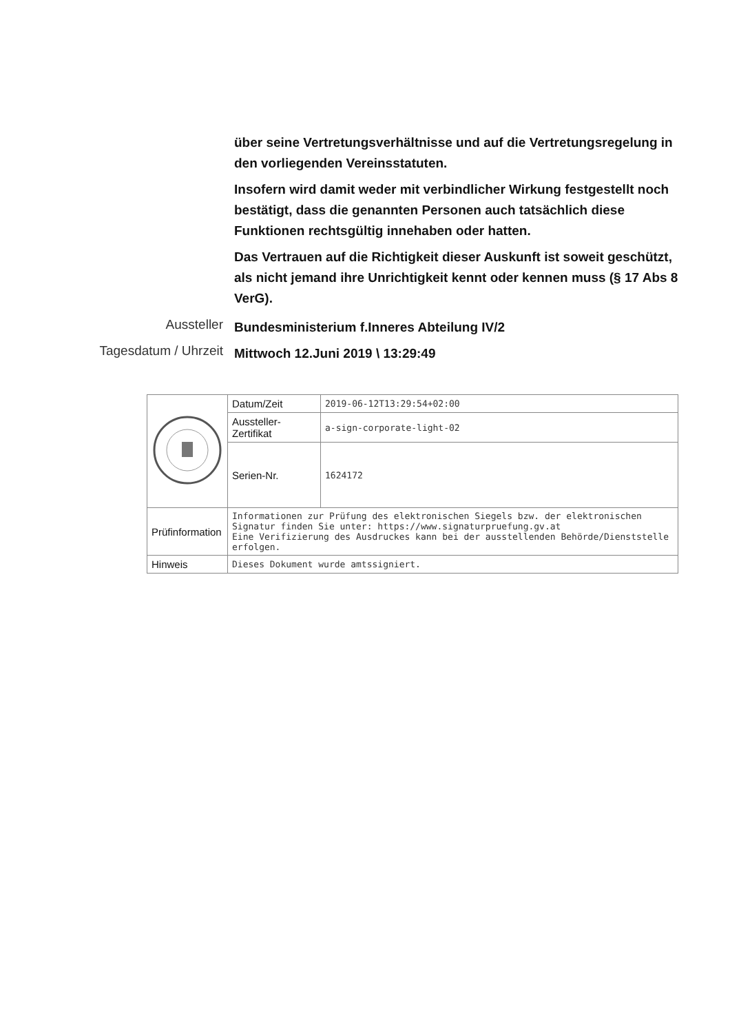über seine Vertretungsverhältnisse und auf die Vertretungsregelung in den vorliegenden Vereinsstatuten.
Insofern wird damit weder mit verbindlicher Wirkung festgestellt noch bestätigt, dass die genannten Personen auch tatsächlich diese Funktionen rechtsgültig innehaben oder hatten.
Das Vertrauen auf die Richtigkeit dieser Auskunft ist soweit geschützt, als nicht jemand ihre Unrichtigkeit kennt oder kennen muss (§ 17 Abs 8 VerG).
Aussteller
Bundesministerium f.Inneres Abteilung IV/2
Tagesdatum / Uhrzeit
Mittwoch 12.Juni 2019 \ 13:29:49
| | Datum/Zeit | 2019-06-12T13:29:54+02:00 |
| | Aussteller-Zertifikat | a-sign-corporate-light-02 |
| | Serien-Nr. | 1624172 |
| Prüfinformation | Informationen zur Prüfung des elektronischen Siegels bzw. der elektronischen Signatur finden Sie unter: https://www.signaturpruefung.gv.at Eine Verifizierung des Ausdruckes kann bei der ausstellenden Behörde/Dienststelle erfolgen. | |
| Hinweis | Dieses Dokument wurde amtssigniert. | |